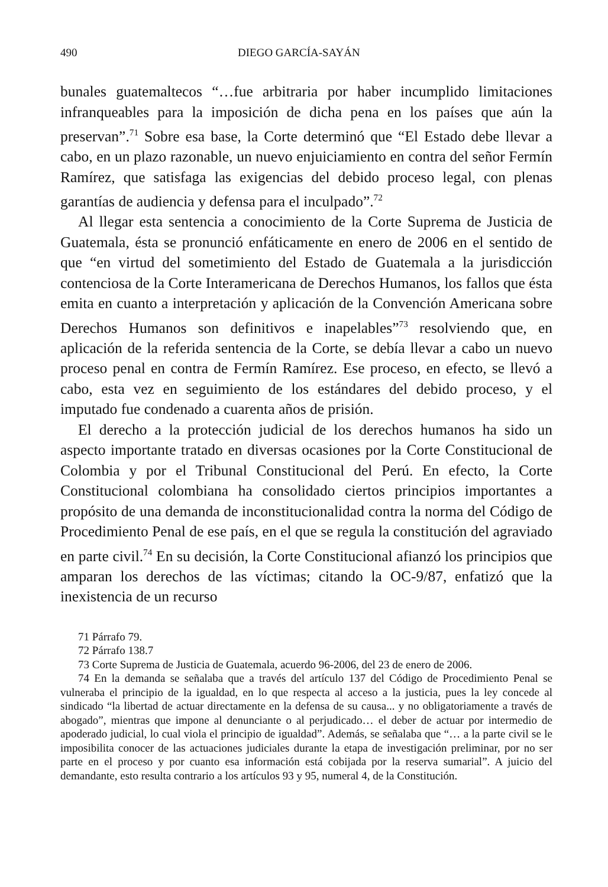490 DIEGO GARCÍA-SAYÁN
bunales guatemaltecos “…fue arbitraria por haber incumplido limitaciones infranqueables para la imposición de dicha pena en los países que aún la preservan”.<sup>71</sup> Sobre esa base, la Corte determinó que “El Estado debe llevar a cabo, en un plazo razonable, un nuevo enjuiciamiento en contra del señor Fermín Ramírez, que satisfaga las exigencias del debido proceso legal, con plenas garantías de audiencia y defensa para el inculpado”.<sup>72</sup>
Al llegar esta sentencia a conocimiento de la Corte Suprema de Justicia de Guatemala, ésta se pronunció enfáticamente en enero de 2006 en el sentido de que “en virtud del sometimiento del Estado de Guatemala a la jurisdicción contenciosa de la Corte Interamericana de Derechos Humanos, los fallos que ésta emita en cuanto a interpretación y aplicación de la Convención Americana sobre Derechos Humanos son definitivos e inapelables”<sup>73</sup> resolviendo que, en aplicación de la referida sentencia de la Corte, se debía llevar a cabo un nuevo proceso penal en contra de Fermín Ramírez. Ese proceso, en efecto, se llevó a cabo, esta vez en seguimiento de los estándares del debido proceso, y el imputado fue condenado a cuarenta años de prisión.
El derecho a la protección judicial de los derechos humanos ha sido un aspecto importante tratado en diversas ocasiones por la Corte Constitucional de Colombia y por el Tribunal Constitucional del Perú. En efecto, la Corte Constitucional colombiana ha consolidado ciertos principios importantes a propósito de una demanda de inconstitucionalidad contra la norma del Código de Procedimiento Penal de ese país, en el que se regula la constitución del agraviado en parte civil.<sup>74</sup> En su decisión, la Corte Constitucional afianzó los principios que amparan los derechos de las víctimas; citando la OC-9/87, enfatizó que la inexistencia de un recurso
71 Párrafo 79.
72 Párrafo 138.7
73 Corte Suprema de Justicia de Guatemala, acuerdo 96-2006, del 23 de enero de 2006.
74 En la demanda se señalaba que a través del artículo 137 del Código de Procedimiento Penal se vulneraba el principio de la igualdad, en lo que respecta al acceso a la justicia, pues la ley concede al sindicado “la libertad de actuar directamente en la defensa de su causa... y no obligatoriamente a través de abogado”, mientras que impone al denunciante o al perjudicado… el deber de actuar por intermedio de apoderado judicial, lo cual viola el principio de igualdad”. Además, se señalaba que “… a la parte civil se le imposibilita conocer de las actuaciones judiciales durante la etapa de investigación preliminar, por no ser parte en el proceso y por cuanto esa información está cobijada por la reserva sumarial”. A juicio del demandante, esto resulta contrario a los artículos 93 y 95, numeral 4, de la Constitución.